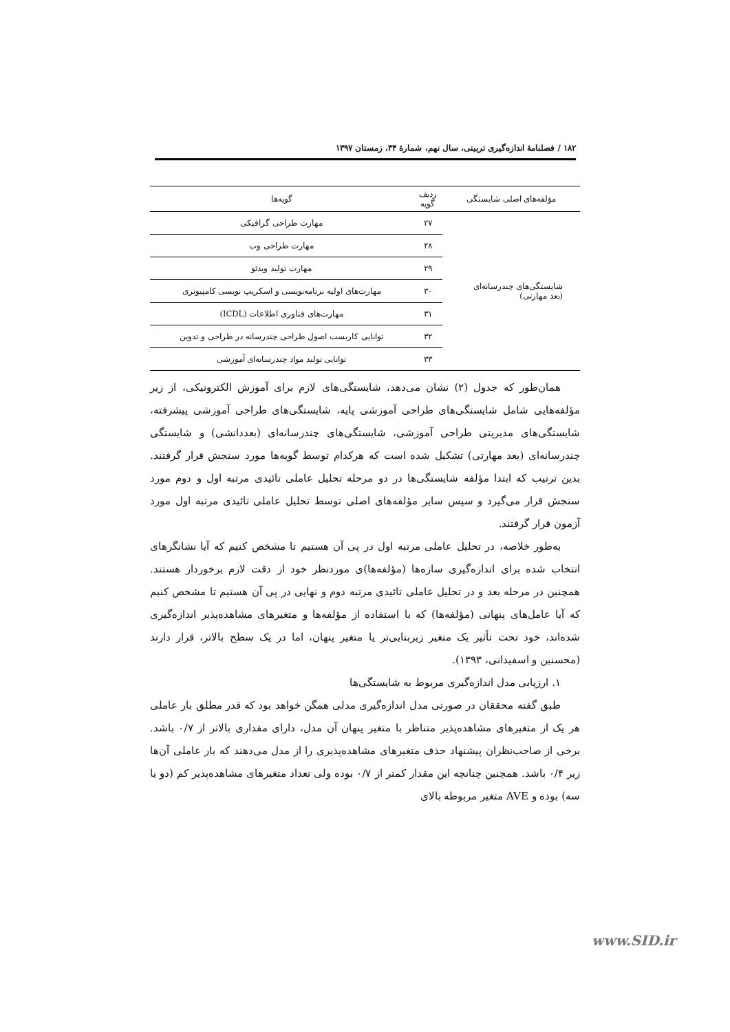۱۸۲ / فصلنامۀ اندازه‌گیری تربیتی، سال نهم، شمارۀ ۳۴، زمستان ۱۳۹۷
| مؤلفه‌های اصلی شایستگی | ردیف گویه | گویه‌ها |
| --- | --- | --- |
| شایستگی‌های چندرسانه‌ای (بعد مهارتی) | ۲۷ | مهارت طراحی گرافیکی |
| | ۲۸ | مهارت طراحی وب |
| | ۲۹ | مهارت تولید ویدئو |
| | ۳۰ | مهارت‌های اولیه برنامه‌نویسی و اسکریپ نویسی کامپیوتری |
| | ۳۱ | مهارت‌های فناوری اطلاعات (ICDL) |
| | ۳۲ | توانایی کاربست اصول طراحی چندرسانه در طراحی و تدوین |
| | ۳۳ | توانایی تولید مواد چندرسانه‌ای آموزشی |
همان‌طور که جدول (۲) نشان می‌دهد، شایستگی‌های لازم برای آموزش الکترونیکی، از زیر مؤلفه‌هایی شامل شایستگی‌های طراحی آموزشی پایه، شایستگی‌های طراحی آموزشی پیشرفته، شایستگی‌های مدیریتی طراحی آموزشی، شایستگی‌های چندرسانه‌ای (بعددانشی) و شایستگی چندرسانه‌ای (بعد مهارتی) تشکیل شده است که هرکدام توسط گویه‌ها مورد سنجش قرار گرفتند. بدین ترتیب که ابتدا مؤلفه شایستگی‌ها در دو مرحله تحلیل عاملی تائیدی مرتبه اول و دوم مورد سنجش قرار می‌گیرد و سپس سایر مؤلفه‌های اصلی توسط تحلیل عاملی تائیدی مرتبه اول مورد آزمون قرار گرفتند.
به‌طور خلاصه، در تحلیل عاملی مرتبه اول در پی آن هستیم تا مشخص کنیم که آیا نشانگرهای انتخاب شده برای اندازه‌گیری سازه‌ها (مؤلفه‌ها)ی موردنظر خود از دقت لازم برخوردار هستند. همچنین در مرحله بعد و در تحلیل عاملی تائیدی مرتبه دوم و نهایی در پی آن هستیم تا مشخص کنیم که آیا عامل‌های پنهانی (مؤلفه‌ها) که با استفاده از مؤلفه‌ها و متغیرهای مشاهده‌پذیر اندازه‌گیری شده‌اند، خود تحت تأثیر یک متغیر زیربنایی‌تر یا متغیر پنهان، اما در یک سطح بالاتر، قرار دارند (محسنین و اسفیدانی، ۱۳۹۳).
۱. ارزیابی مدل اندازه‌گیری مربوط به شایستگی‌ها
طبق گفته محققان در صورتی مدل اندازه‌گیری مدلی همگن خواهد بود که قدر مطلق بار عاملی هر یک از متغیرهای مشاهده‌پذیر متناظر با متغیر پنهان آن مدل، دارای مقداری بالاتر از ۰/۷ باشد. برخی از صاحب‌نظران پیشنهاد حذف متغیرهای مشاهده‌پذیری را از مدل می‌دهند که بار عاملی آن‌ها زیر ۰/۴ باشد. همچنین چنانچه این مقدار کمتر از ۰/۷ بوده ولی تعداد متغیرهای مشاهده‌پذیر کم (دو یا سه) بوده و AVE متغیر مربوطه بالای
www.SID.ir